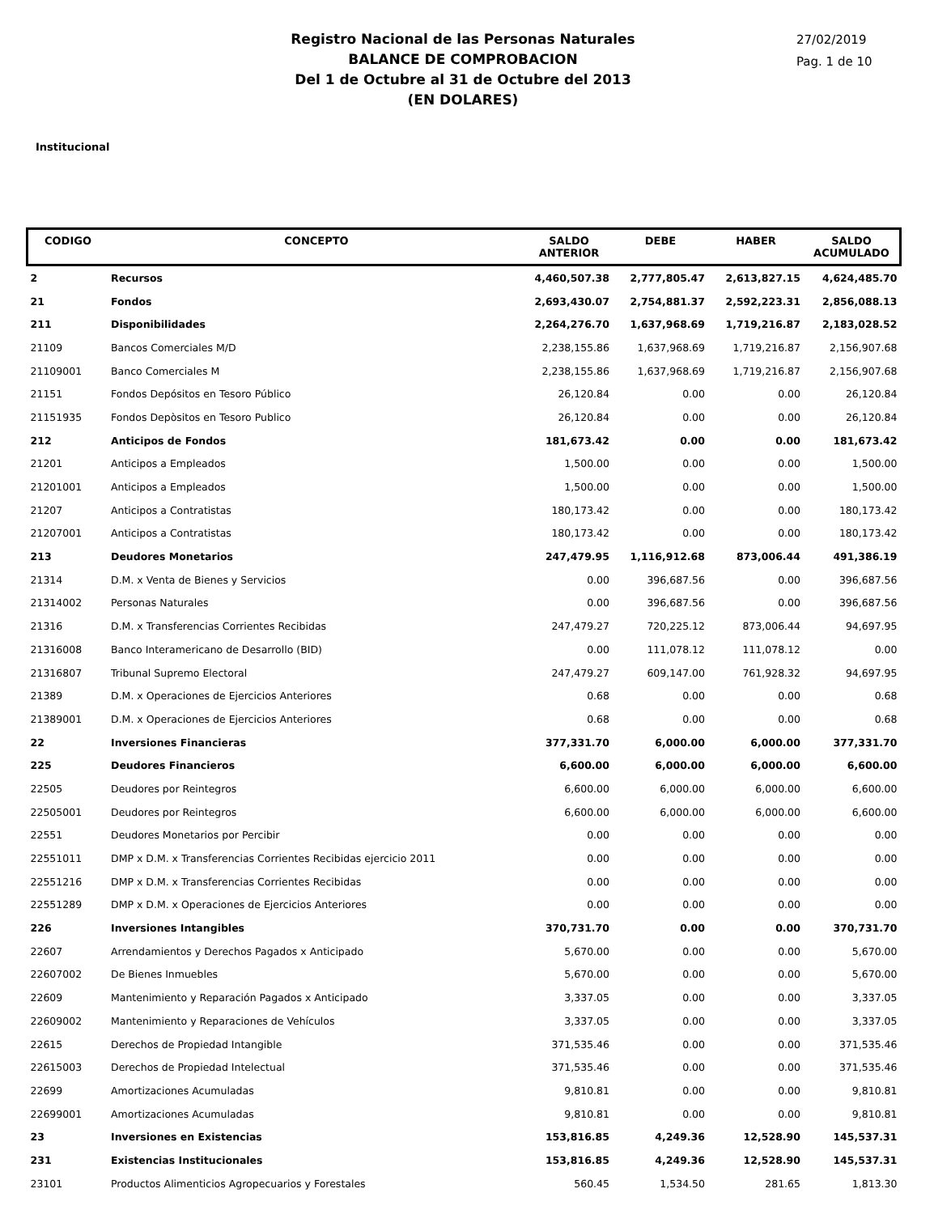Registro Nacional de las Personas Naturales
BALANCE DE COMPROBACION
Del 1 de Octubre al 31 de Octubre del 2013
(EN DOLARES)
27/02/2019
Pag. 1 de 10
Institucional
| CODIGO | CONCEPTO | SALDO ANTERIOR | DEBE | HABER | SALDO ACUMULADO |
| --- | --- | --- | --- | --- | --- |
| 2 | Recursos | 4,460,507.38 | 2,777,805.47 | 2,613,827.15 | 4,624,485.70 |
| 21 | Fondos | 2,693,430.07 | 2,754,881.37 | 2,592,223.31 | 2,856,088.13 |
| 211 | Disponibilidades | 2,264,276.70 | 1,637,968.69 | 1,719,216.87 | 2,183,028.52 |
| 21109 | Bancos Comerciales M/D | 2,238,155.86 | 1,637,968.69 | 1,719,216.87 | 2,156,907.68 |
| 21109001 | Banco Comerciales M | 2,238,155.86 | 1,637,968.69 | 1,719,216.87 | 2,156,907.68 |
| 21151 | Fondos Depósitos en Tesoro Público | 26,120.84 | 0.00 | 0.00 | 26,120.84 |
| 21151935 | Fondos Depòsitos en Tesoro Publico | 26,120.84 | 0.00 | 0.00 | 26,120.84 |
| 212 | Anticipos de Fondos | 181,673.42 | 0.00 | 0.00 | 181,673.42 |
| 21201 | Anticipos a Empleados | 1,500.00 | 0.00 | 0.00 | 1,500.00 |
| 21201001 | Anticipos a Empleados | 1,500.00 | 0.00 | 0.00 | 1,500.00 |
| 21207 | Anticipos a Contratistas | 180,173.42 | 0.00 | 0.00 | 180,173.42 |
| 21207001 | Anticipos a Contratistas | 180,173.42 | 0.00 | 0.00 | 180,173.42 |
| 213 | Deudores Monetarios | 247,479.95 | 1,116,912.68 | 873,006.44 | 491,386.19 |
| 21314 | D.M. x Venta de Bienes y Servicios | 0.00 | 396,687.56 | 0.00 | 396,687.56 |
| 21314002 | Personas Naturales | 0.00 | 396,687.56 | 0.00 | 396,687.56 |
| 21316 | D.M. x Transferencias Corrientes Recibidas | 247,479.27 | 720,225.12 | 873,006.44 | 94,697.95 |
| 21316008 | Banco Interamericano de Desarrollo (BID) | 0.00 | 111,078.12 | 111,078.12 | 0.00 |
| 21316807 | Tribunal Supremo Electoral | 247,479.27 | 609,147.00 | 761,928.32 | 94,697.95 |
| 21389 | D.M. x Operaciones de Ejercicios Anteriores | 0.68 | 0.00 | 0.00 | 0.68 |
| 21389001 | D.M. x Operaciones de Ejercicios Anteriores | 0.68 | 0.00 | 0.00 | 0.68 |
| 22 | Inversiones Financieras | 377,331.70 | 6,000.00 | 6,000.00 | 377,331.70 |
| 225 | Deudores Financieros | 6,600.00 | 6,000.00 | 6,000.00 | 6,600.00 |
| 22505 | Deudores por Reintegros | 6,600.00 | 6,000.00 | 6,000.00 | 6,600.00 |
| 22505001 | Deudores por Reintegros | 6,600.00 | 6,000.00 | 6,000.00 | 6,600.00 |
| 22551 | Deudores Monetarios por Percibir | 0.00 | 0.00 | 0.00 | 0.00 |
| 22551011 | DMP x D.M. x Transferencias Corrientes Recibidas ejercicio 2011 | 0.00 | 0.00 | 0.00 | 0.00 |
| 22551216 | DMP x D.M. x Transferencias Corrientes Recibidas | 0.00 | 0.00 | 0.00 | 0.00 |
| 22551289 | DMP x D.M. x Operaciones de Ejercicios Anteriores | 0.00 | 0.00 | 0.00 | 0.00 |
| 226 | Inversiones Intangibles | 370,731.70 | 0.00 | 0.00 | 370,731.70 |
| 22607 | Arrendamientos y Derechos Pagados x Anticipado | 5,670.00 | 0.00 | 0.00 | 5,670.00 |
| 22607002 | De Bienes Inmuebles | 5,670.00 | 0.00 | 0.00 | 5,670.00 |
| 22609 | Mantenimiento y Reparación Pagados x Anticipado | 3,337.05 | 0.00 | 0.00 | 3,337.05 |
| 22609002 | Mantenimiento y Reparaciones de Vehículos | 3,337.05 | 0.00 | 0.00 | 3,337.05 |
| 22615 | Derechos de Propiedad Intangible | 371,535.46 | 0.00 | 0.00 | 371,535.46 |
| 22615003 | Derechos de Propiedad Intelectual | 371,535.46 | 0.00 | 0.00 | 371,535.46 |
| 22699 | Amortizaciones Acumuladas | 9,810.81 | 0.00 | 0.00 | 9,810.81 |
| 22699001 | Amortizaciones Acumuladas | 9,810.81 | 0.00 | 0.00 | 9,810.81 |
| 23 | Inversiones en Existencias | 153,816.85 | 4,249.36 | 12,528.90 | 145,537.31 |
| 231 | Existencias Institucionales | 153,816.85 | 4,249.36 | 12,528.90 | 145,537.31 |
| 23101 | Productos Alimenticios Agropecuarios y Forestales | 560.45 | 1,534.50 | 281.65 | 1,813.30 |